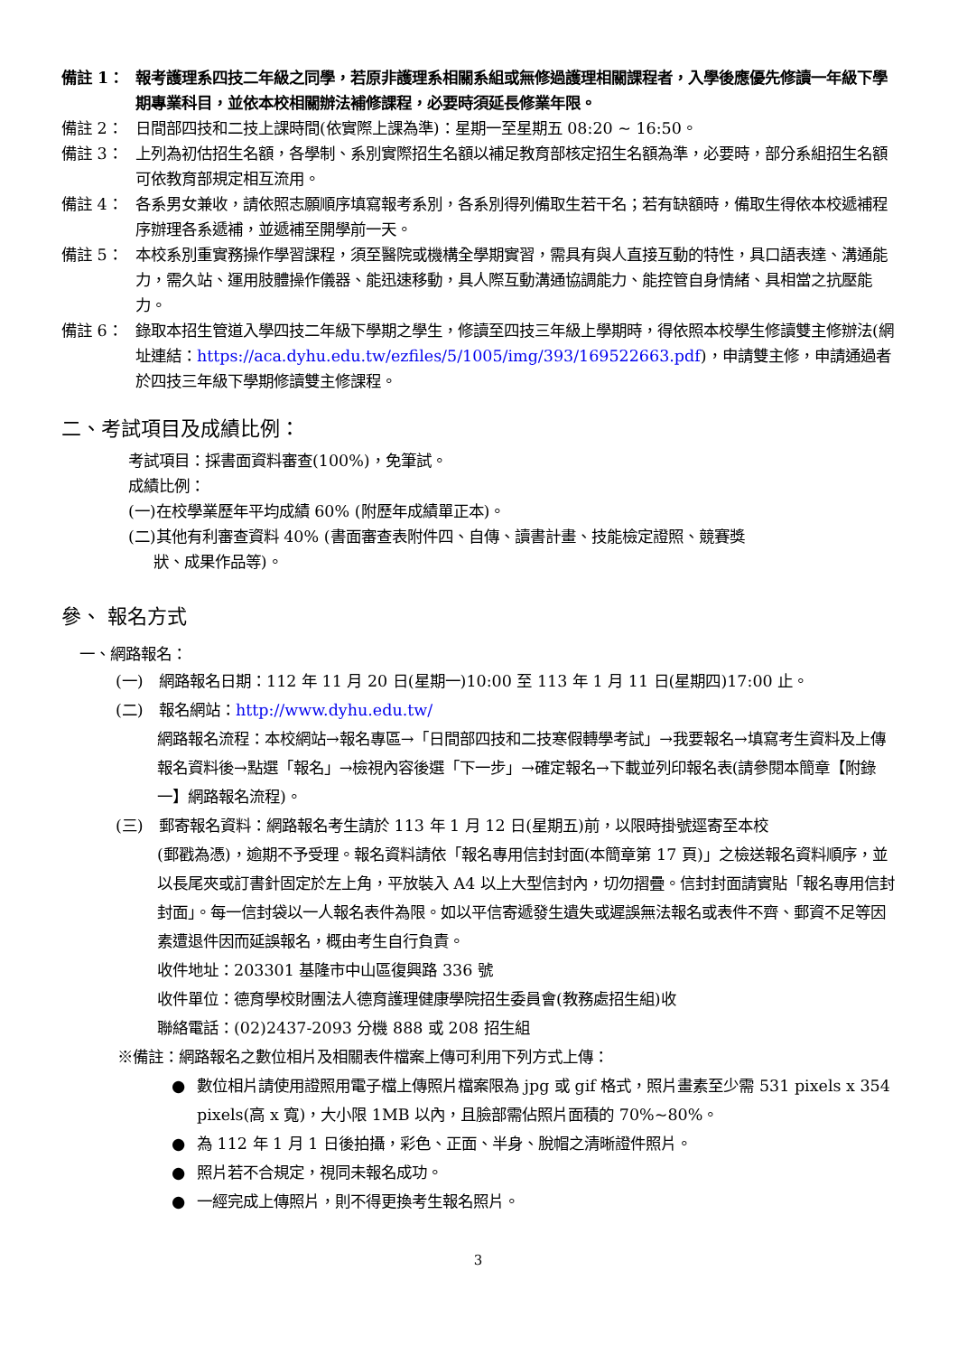備註 1： 報考護理系四技二年級之同學，若原非護理系相關系組或無修過護理相關課程者，入學後應優先修讀一年級下學期專業科目，並依本校相關辦法補修課程，必要時須延長修業年限。
備註 2： 日間部四技和二技上課時間(依實際上課為準)：星期一至星期五 08:20 ~ 16:50。
備註 3： 上列為初估招生名額，各學制、系別實際招生名額以補足教育部核定招生名額為準，必要時，部分系組招生名額可依教育部規定相互流用。
備註 4： 各系男女兼收，請依照志願順序填寫報考系別，各系別得列備取生若干名；若有缺額時，備取生得依本校遞補程序辦理各系遞補，並遞補至開學前一天。
備註 5： 本校系別重實務操作學習課程，須至醫院或機構全學期實習，需具有與人直接互動的特性，具口語表達、溝通能力，需久站、運用肢體操作儀器、能迅速移動，具人際互動溝通協調能力、能控管自身情緒、具相當之抗壓能力。
備註 6： 錄取本招生管道入學四技二年級下學期之學生，修讀至四技三年級上學期時，得依照本校學生修讀雙主修辦法(網址連結：https://aca.dyhu.edu.tw/ezfiles/5/1005/img/393/169522663.pdf)，申請雙主修，申請通過者於四技三年級下學期修讀雙主修課程。
二、考試項目及成績比例：
考試項目：採書面資料審查(100%)，免筆試。
成績比例：
(一)在校學業歷年平均成績 60% (附歷年成績單正本)。
(二)其他有利審查資料 40% (書面審查表附件四、自傳、讀書計畫、技能檢定證照、競賽獎
狀、成果作品等)。
參、 報名方式
一、網路報名：
(一) 網路報名日期：112 年 11 月 20 日(星期一)10:00 至 113 年 1 月 11 日(星期四)17:00 止。
(二) 報名網站：http://www.dyhu.edu.tw/
網路報名流程：本校網站→報名專區→「日間部四技和二技寒假轉學考試」→我要報名→填寫考生資料及上傳報名資料後→點選「報名」→檢視內容後選「下一步」→確定報名→下載並列印報名表(請參閱本簡章【附錄一】網路報名流程)。
(三) 郵寄報名資料：網路報名考生請於 113 年 1 月 12 日(星期五)前，以限時掛號逕寄至本校
(郵戳為憑)，逾期不予受理。報名資料請依「報名專用信封封面(本簡章第 17 頁)」之檢送報名資料順序，並以長尾夾或訂書針固定於左上角，平放裝入 A4 以上大型信封內，切勿摺疊。信封封面請實貼「報名專用信封封面」。每一信封袋以一人報名表件為限。如以平信寄遞發生遺失或遲誤無法報名或表件不齊、郵資不足等因素遭退件因而延誤報名，概由考生自行負責。
收件地址：203301 基隆市中山區復興路 336 號
收件單位：德育學校財團法人德育護理健康學院招生委員會(教務處招生組)收
聯絡電話：(02)2437-2093 分機 888 或 208 招生組
※備註：網路報名之數位相片及相關表件檔案上傳可利用下列方式上傳：
● 數位相片請使用證照用電子檔上傳照片檔案限為 jpg 或 gif 格式，照片畫素至少需 531 pixels x 354 pixels(高 x 寬)，大小限 1MB 以內，且臉部需佔照片面積的 70%~80%。
● 為 112 年 1 月 1 日後拍攝，彩色、正面、半身、脫帽之清晰證件照片。
● 照片若不合規定，視同未報名成功。
● 一經完成上傳照片，則不得更換考生報名照片。
3